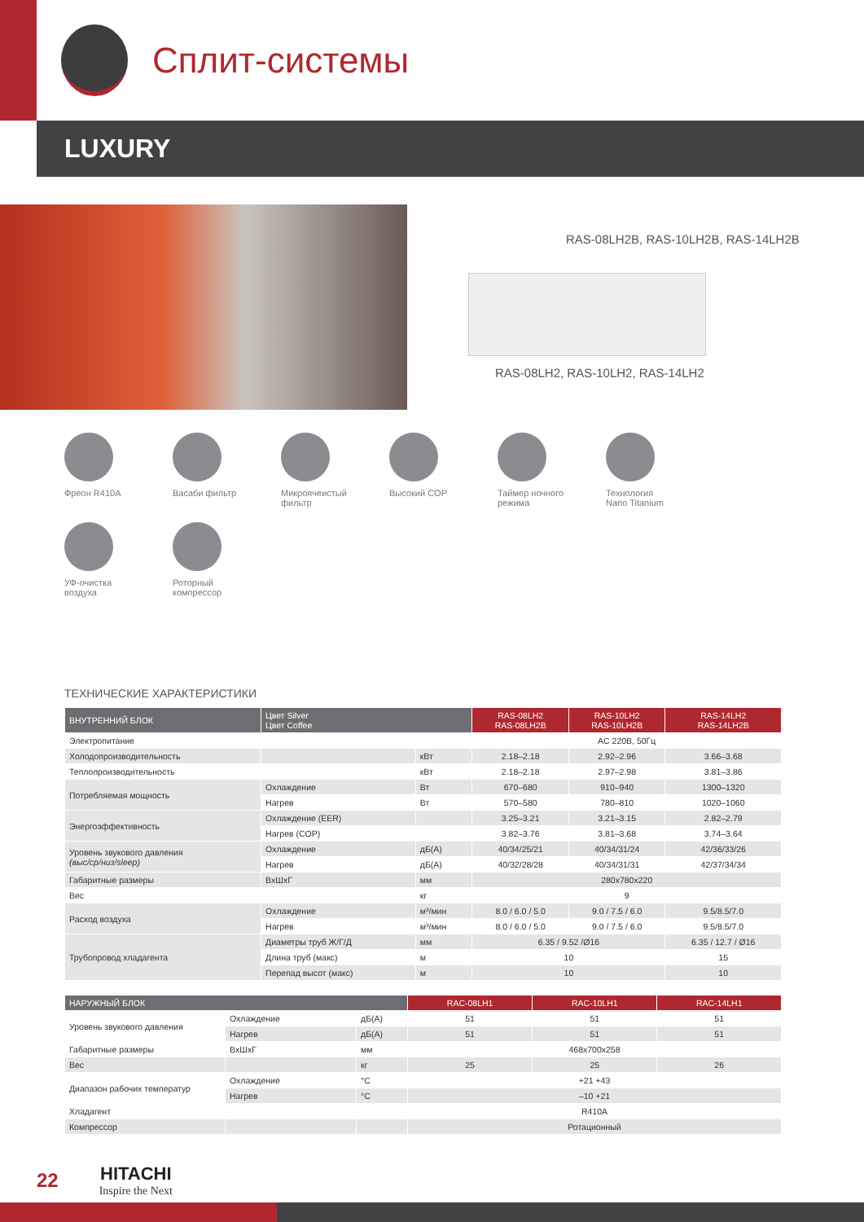Сплит-системы
LUXURY
RAS-08LH2B, RAS-10LH2B, RAS-14LH2B
RAS-08LH2, RAS-10LH2, RAS-14LH2
Фреон R410A
Васаби фильтр
Микроячеистый
фильтр
Высокий COP
Таймер ночного
режима
Технология
Nano Titanium
УФ-очистка
воздуха
Роторный
компрессор
ТЕХНИЧЕСКИЕ ХАРАКТЕРИСТИКИ
| ВНУТРЕННИЙ БЛОК | Цвет Silver Цвет Coffee | | RAS-08LH2 RAS-08LH2B | RAS-10LH2 RAS-10LH2B | RAS-14LH2 RAS-14LH2B |
| --- | --- | --- | --- | --- | --- |
| Электропитание | | | AC 220В, 50Гц | | |
| Холодопроизводительность | | кВт | 2.18–2.18 | 2.92–2.96 | 3.66–3.68 |
| Теплопроизводительность | | кВт | 2.18–2.18 | 2.97–2.98 | 3.81–3.86 |
| Потребляемая мощность | Охлаждение | Вт | 670–680 | 910–940 | 1300–1320 |
| | Нагрев | Вт | 570–580 | 780–810 | 1020–1060 |
| Энергоэффективность | Охлаждение (EER) | | 3.25–3.21 | 3.21–3.15 | 2.82–2.79 |
| | Нагрев (COP) | | 3.82–3.76 | 3.81–3.68 | 3.74–3.64 |
| Уровень звукового давления (выс/ср/низ/sleep) | Охлаждение | дБ(А) | 40/34/25/21 | 40/34/31/24 | 42/36/33/26 |
| | Нагрев | дБ(А) | 40/32/28/28 | 40/34/31/31 | 42/37/34/34 |
| Габаритные размеры | ВxШxГ | мм | 280x780x220 | | |
| Вес | | кг | 9 | | |
| Расход воздуха | Охлаждение | м³/мин | 8.0 / 6.0 / 5.0 | 9.0 / 7.5 / 6.0 | 9.5/8.5/7.0 |
| | Нагрев | м³/мин | 8.0 / 6.0 / 5.0 | 9.0 / 7.5 / 6.0 | 9.5/8.5/7.0 |
| Трубопровод хладагента | Диаметры труб Ж/Г/Д | мм | 6.35 / 9.52 /Ø16 | | 6.35 / 12.7 / Ø16 |
| | Длина труб (макс) | м | 10 | | 15 |
| | Перепад высот (макс) | м | 10 | | 10 |
| НАРУЖНЫЙ БЛОК | | | RAC-08LH1 | RAC-10LH1 | RAC-14LH1 |
| --- | --- | --- | --- | --- | --- |
| Уровень звукового давления | Охлаждение | дБ(А) | 51 | 51 | 51 |
| | Нагрев | дБ(А) | 51 | 51 | 51 |
| Габаритные размеры | ВxШxГ | мм | 468x700x258 | | |
| Вес | | кг | 25 | 25 | 26 |
| Диапазон рабочих температур | Охлаждение | °C | +21 +43 | | |
| | Нагрев | °C | –10 +21 | | |
| Хладагент | | | R410A | | |
| Компрессор | | | Ротационный | | |
22
HITACHI
Inspire the Next